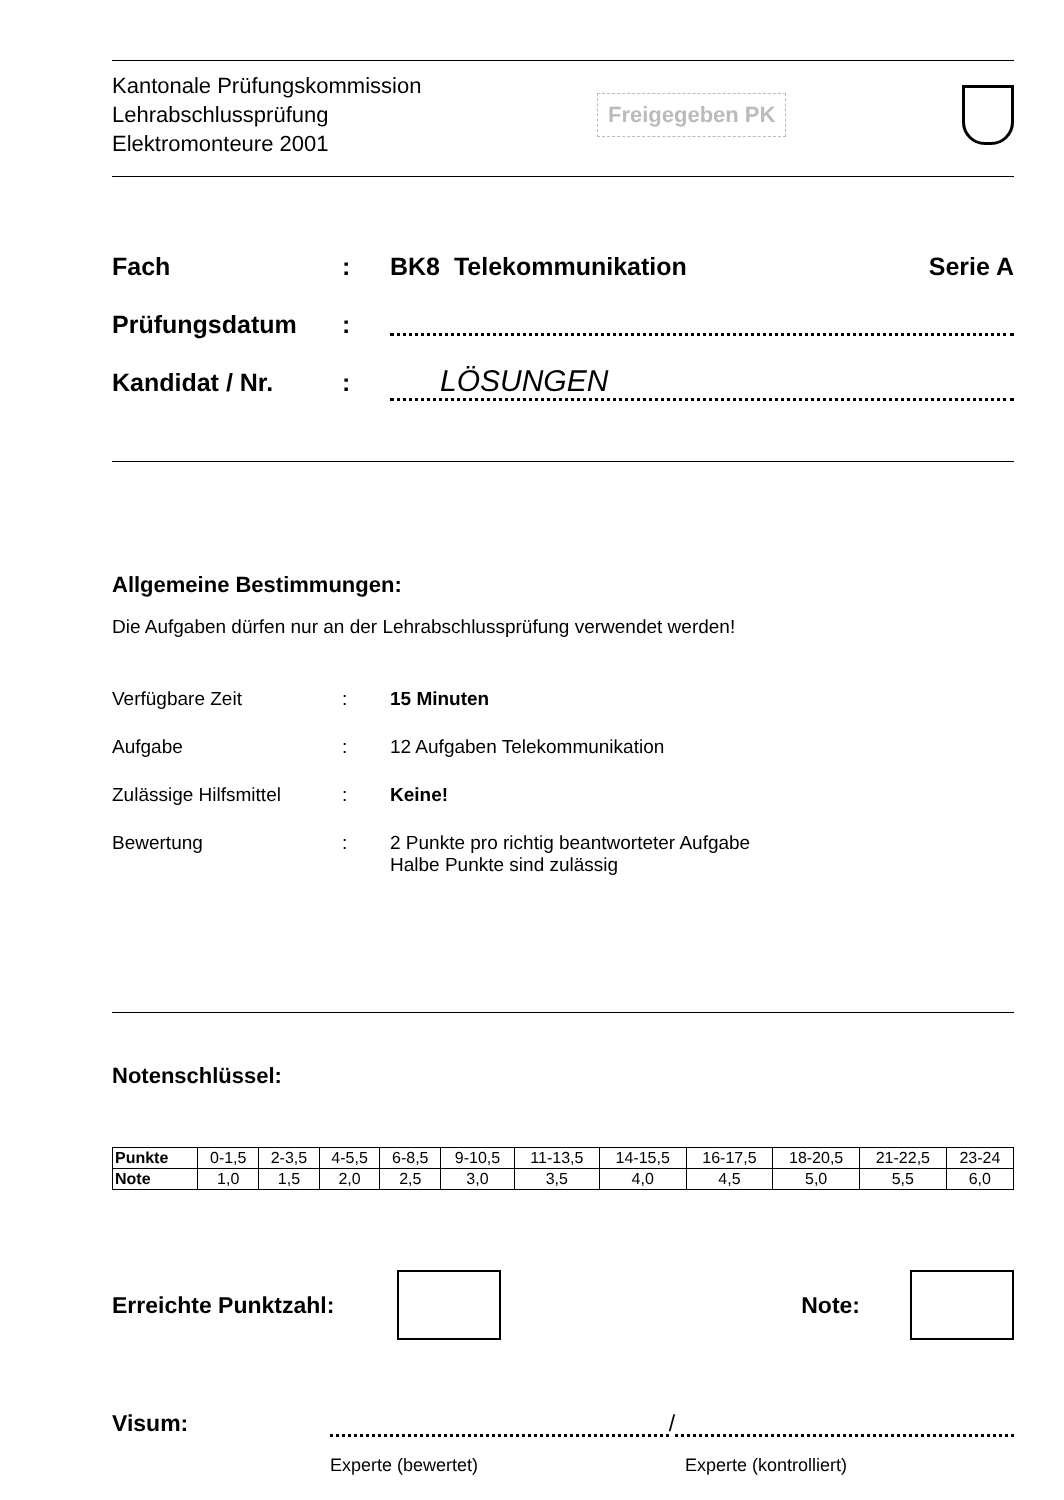Kantonale Prüfungskommission
Lehrabschlussprüfung
Elektromonteure 2001
Freigegeben PK
Fach: BK8 Telekommunikation Serie A
Prüfungsdatum:
Kandidat / Nr.: LÖSUNGEN
Allgemeine Bestimmungen:
Die Aufgaben dürfen nur an der Lehrabschlussprüfung verwendet werden!
Verfügbare Zeit: 15 Minuten
Aufgabe: 12 Aufgaben Telekommunikation
Zulässige Hilfsmittel: Keine!
Bewertung: 2 Punkte pro richtig beantworteter Aufgabe
Halbe Punkte sind zulässig
Notenschlüssel:
| Punkte | 0-1,5 | 2-3,5 | 4-5,5 | 6-8,5 | 9-10,5 | 11-13,5 | 14-15,5 | 16-17,5 | 18-20,5 | 21-22,5 | 23-24 |
| Note | 1,0 | 1,5 | 2,0 | 2,5 | 3,0 | 3,5 | 4,0 | 4,5 | 5,0 | 5,5 | 6,0 |
Erreichte Punktzahl: Note:
Visum: /
Experte (bewertet) Experte (kontrolliert)